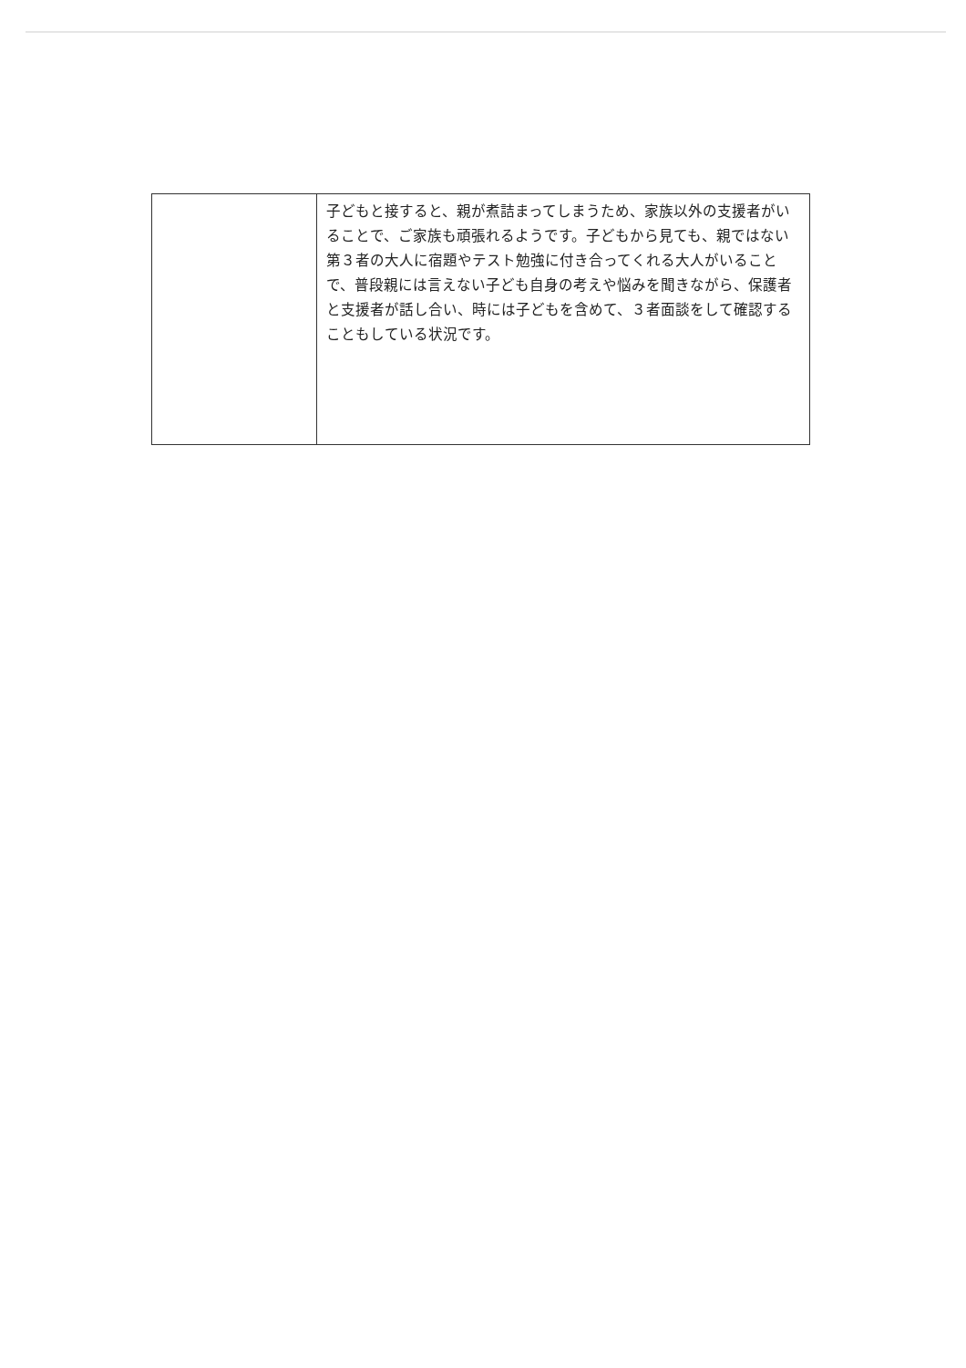| | 子どもと接すると、親が煮詰まってしまうため、家族以外の支援者がいることで、ご家族も頑張れるようです。子どもから見ても、親ではない第３者の大人に宿題やテスト勉強に付き合ってくれる大人がいることで、普段親には言えない子ども自身の考えや悩みを聞きながら、保護者と支援者が話し合い、時には子どもを含めて、３者面談をして確認することもしている状況です。 |